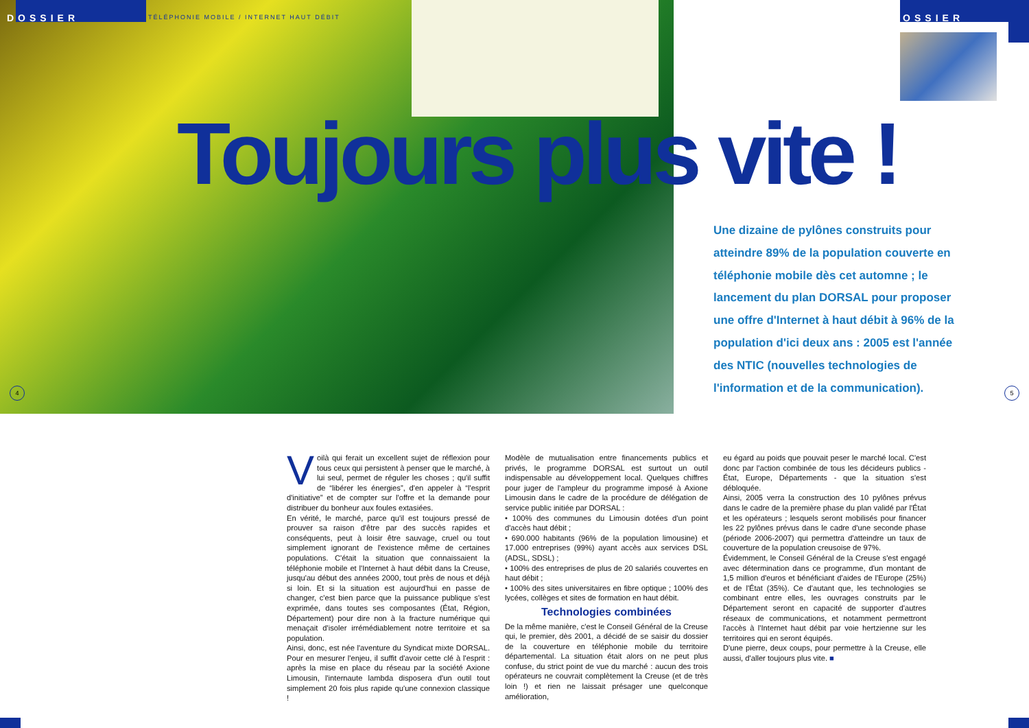DOSSIER
TÉLÉPHONIE MOBILE / INTERNET HAUT DÉBIT
DOSSIER
Toujours plus vite !
4 5
Une dizaine de pylônes construits pour atteindre 89% de la population couverte en téléphonie mobile dès cet automne ; le lancement du plan DORSAL pour proposer une offre d'Internet à haut débit à 96% de la population d'ici deux ans : 2005 est l'année des NTIC (nouvelles technologies de l'information et de la communication).
Voilà qui ferait un excellent sujet de réflexion pour tous ceux qui persistent à penser que le marché, à lui seul, permet de réguler les choses ; qu'il suffit de “libérer les énergies”, d'en appeler à “l'esprit d'initiative” et de compter sur l'offre et la demande pour distribuer du bonheur aux foules extasiées.
En vérité, le marché, parce qu'il est toujours pressé de prouver sa raison d'être par des succès rapides et conséquents, peut à loisir être sauvage, cruel ou tout simplement ignorant de l'existence même de certaines populations. C'était la situation que connaissaient la téléphonie mobile et l'Internet à haut débit dans la Creuse, jusqu'au début des années 2000, tout près de nous et déjà si loin. Et si la situation est aujourd'hui en passe de changer, c'est bien parce que la puissance publique s'est exprimée, dans toutes ses composantes (État, Région, Département) pour dire non à la fracture numérique qui menaçait d'isoler irrémédiablement notre territoire et sa population.
Ainsi, donc, est née l'aventure du Syndicat mixte DORSAL. Pour en mesurer l'enjeu, il suffit d'avoir cette clé à l'esprit : après la mise en place du réseau par la société Axione Limousin, l'internaute lambda disposera d'un outil tout simplement 20 fois plus rapide qu'une connexion classique !
Modèle de mutualisation entre financements publics et privés, le programme DORSAL est surtout un outil indispensable au développement local. Quelques chiffres pour juger de l'ampleur du programme imposé à Axione Limousin dans le cadre de la procédure de délégation de service public initiée par DORSAL :
• 100% des communes du Limousin dotées d'un point d'accès haut débit ;
• 690.000 habitants (96% de la population limousine) et 17.000 entreprises (99%) ayant accès aux services DSL (ADSL, SDSL) ;
• 100% des entreprises de plus de 20 salariés couvertes en haut débit ;
• 100% des sites universitaires en fibre optique ; 100% des lycées, collèges et sites de formation en haut débit.
Technologies combinées
De la même manière, c'est le Conseil Général de la Creuse qui, le premier, dès 2001, a décidé de se saisir du dossier de la couverture en téléphonie mobile du territoire départemental. La situation était alors on ne peut plus confuse, du strict point de vue du marché : aucun des trois opérateurs ne couvrait complètement la Creuse (et de très loin !) et rien ne laissait présager une quelconque amélioration,
eu égard au poids que pouvait peser le marché local. C'est donc par l'action combinée de tous les décideurs publics - État, Europe, Départements - que la situation s'est débloquée.
Ainsi, 2005 verra la construction des 10 pylônes prévus dans le cadre de la première phase du plan validé par l'État et les opérateurs ; lesquels seront mobilisés pour financer les 22 pylônes prévus dans le cadre d'une seconde phase (période 2006-2007) qui permettra d'atteindre un taux de couverture de la population creusoise de 97%.
Évidemment, le Conseil Général de la Creuse s'est engagé avec détermination dans ce programme, d'un montant de 1,5 million d'euros et bénéficiant d'aides de l'Europe (25%) et de l'État (35%). Ce d'autant que, les technologies se combinant entre elles, les ouvrages construits par le Département seront en capacité de supporter d'autres réseaux de communications, et notamment permettront l'accès à l'Internet haut débit par voie hertzienne sur les territoires qui en seront équipés.
D'une pierre, deux coups, pour permettre à la Creuse, elle aussi, d'aller toujours plus vite. ■